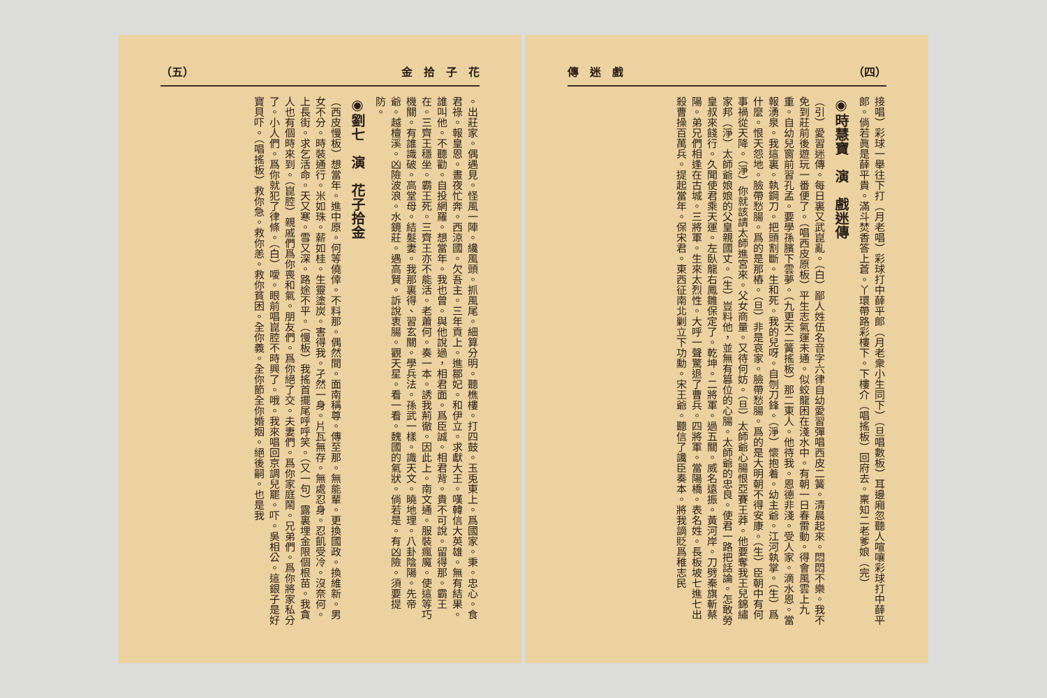（五） 金　拾　子　花
。出莊家。偶遇見。怪風一陣。纔風頭。抓風尾。細算分明。聽樵樓。打四鼓。玉兎東上。爲國家。秉。忠心。食君祿。報皇恩。晝夜忙奔。西涼國。欠吾主。三年貢上。進鄒妃。和伊立。求獻大王。嘆韓信大英雄。無有結果。誰叫他。不聽勸。自投網羅。想當年。我也曾。與他說過，相君面。爲臣誠。相君背。貴不可說。留得那。霸王在。三齊王穩坐。霸王死。三齊王亦不能活。老蕭何。奏一本。誘我荊徹。因此上。南文通。服裝瘋魔。使這等巧機關。有誰識破。高堂母。結髮妻。我那裏得、習玄關。學兵法。孫武一樣。識天文。曉地理。八卦陰陽。先帝爺。越檀溪。凶險波浪。水鏡莊。遇高賢。訴說衷腸。觀天星。看一看。魏國的氣狀。倘若是。有凶險。須要提防。
◉劉七　演　花子拾金
（西皮慢板）想當年。進中原。何等僥倖。不料那。偶然間。面南稱尊。傳至那。無能輩。更換國政。換維新。男女不分。時裝通行。米如珠。薪如桂。生靈塗炭。害得我。孑然一身。片瓦無存。無處忍身。忍飢受冷。沒奈何。上長街。求乞活命。天又寒。雪又深。路途不平。（慢板）我搖首擺尾呼呼笑。（又一句）露裏埋金限個根苗。我貪人也有個時來到。（崑腔）親戚們爲你喪和氣。朋友們。爲你絕了交。夫妻們。爲你家庭鬧。兄弟們。爲你將家私分了。小人們。爲你就犯了律條。（白）噯。眼前唱崑腔不時興了。哦。我來唱回京調兒罷。吓。吳相公。這銀子是好寶貝吓。（唱搖板）救你急。救你恙。救你貧困。全你義。全你節全你婚姻。絕後嗣。也是我
傳　迷　戲 （四）
接唱）彩球一舉往下打（月老唱）彩球打中薛平郎（月老衆小生同下）（旦唱數板）耳邊廂忽聽人喧嚷彩球打中薛平郎。倘若眞是薛平貴。滿斗焚香答上蒼。丫環帶路彩樓下。下樓介（唱搖板）回府去。稟知二老爹娘（完）
◉時慧寶　演　戲迷傳
（引）愛習迷傳。每日裏又武崑亂。（白）鄙人姓伍名音字六律自幼愛習彈唱西皮二簧。清晨起來。悶悶不樂。我不免到莊前後遊玩一番便了。（唱西皮原板）平生志氣運未通。似蛟龍困在淺水中。有朝一日春雷動。得會風雲上九重。自幼兒窗前習孔孟。要學孫臏下雲夢。（九更天二簧搖板）那二東人。他待我。恩德非淺。受人家。滴水恩。當報湧泉。我這裏。執鋼刀。把頭割斷。生和死。我的兒呀。自刎刀鋒。（淨）懷抱着。幼主爺。江河執掌。（生）爲什麼。恨天怨地。臉帶愁腸。爲的是那樁。（旦）非是哀家。臉帶愁腸。爲的是大明朝不得安康。（生）臣朝中有何事禍從天降。（淨）你就該請太師進宮來。父女商量。又待何妨。（旦）太師爺心腸恨亞賽王莽。他要奪我王兒錦繡家邦（淨）太師爺娘娘的父皇親國丈。（生）豈料他，並無有篡位的心腸。太師爺的忠良。使君一路把話論。怎敢勞皇叔來餞行。久聞使君乘天運。左臥龍右鳳雛保定了。乾坤。二將軍。過五關。威名遠振。黃河岸。刀劈秦旗斬蔡陽。弟兄們相逢在古城。三將軍。生來太烈性。大呼一聲驚退了曹兵。四將軍。當陽橋。表名姓。長板坡七進七出殺曹操百萬兵。提起當年。保宋君。東西征南北剿立下功勳。宋王爺。聽信了讒臣奏本。將我謫貶爲稚志民